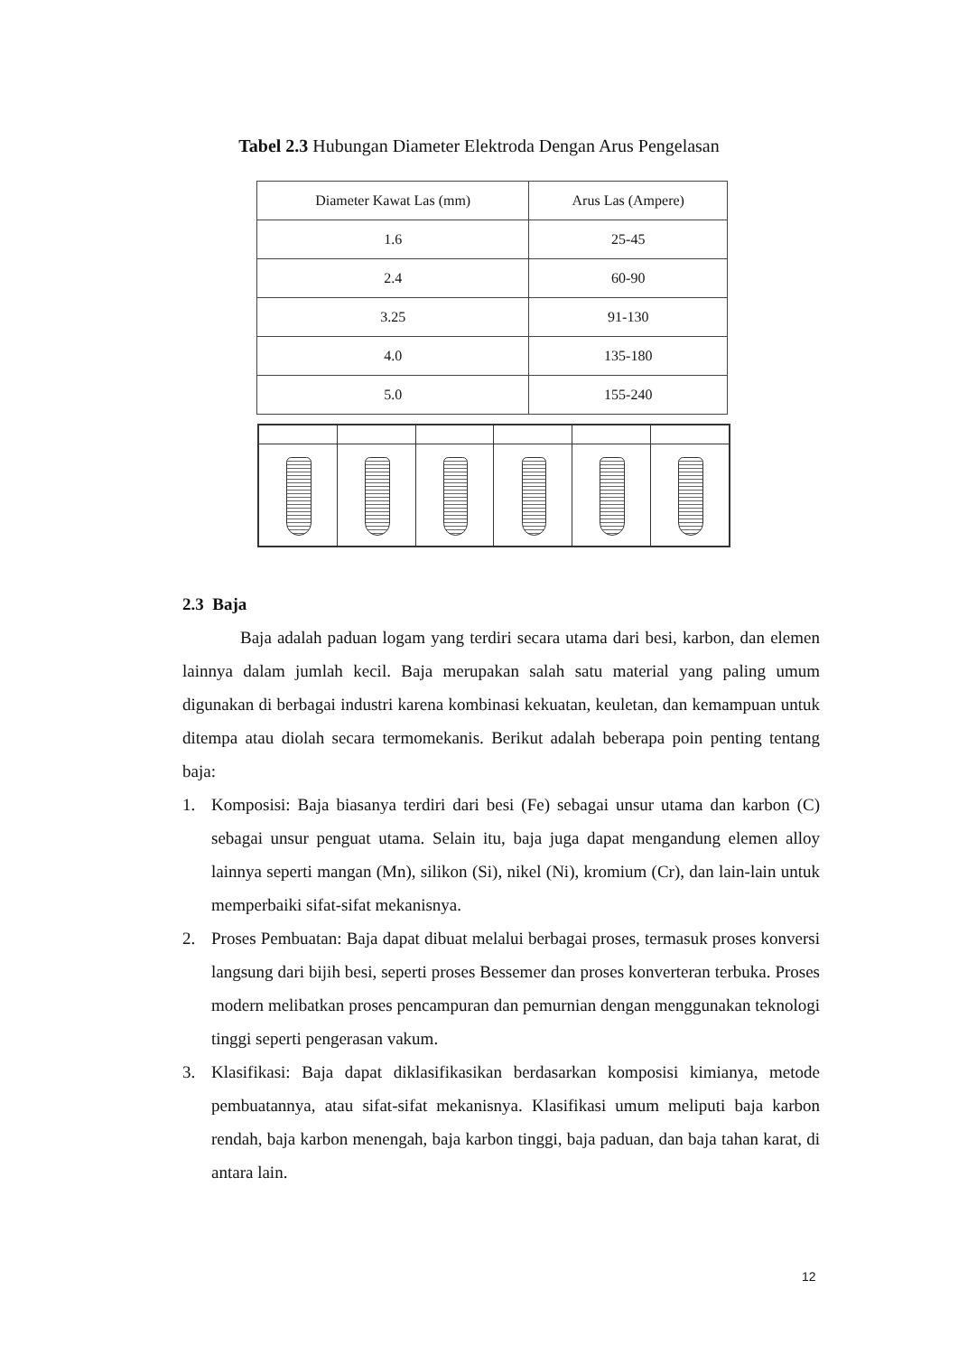Tabel 2.3 Hubungan Diameter Elektroda Dengan Arus Pengelasan
| Diameter Kawat Las (mm) | Arus Las (Ampere) |
| --- | --- |
| 1.6 | 25-45 |
| 2.4 | 60-90 |
| 3.25 | 91-130 |
| 4.0 | 135-180 |
| 5.0 | 155-240 |
2.3 Baja
Baja adalah paduan logam yang terdiri secara utama dari besi, karbon, dan elemen lainnya dalam jumlah kecil. Baja merupakan salah satu material yang paling umum digunakan di berbagai industri karena kombinasi kekuatan, keuletan, dan kemampuan untuk ditempa atau diolah secara termomekanis. Berikut adalah beberapa poin penting tentang baja:
1. Komposisi: Baja biasanya terdiri dari besi (Fe) sebagai unsur utama dan karbon (C) sebagai unsur penguat utama. Selain itu, baja juga dapat mengandung elemen alloy lainnya seperti mangan (Mn), silikon (Si), nikel (Ni), kromium (Cr), dan lain-lain untuk memperbaiki sifat-sifat mekanisnya.
2. Proses Pembuatan: Baja dapat dibuat melalui berbagai proses, termasuk proses konversi langsung dari bijih besi, seperti proses Bessemer dan proses konverteran terbuka. Proses modern melibatkan proses pencampuran dan pemurnian dengan menggunakan teknologi tinggi seperti pengerasan vakum.
3. Klasifikasi: Baja dapat diklasifikasikan berdasarkan komposisi kimianya, metode pembuatannya, atau sifat-sifat mekanisnya. Klasifikasi umum meliputi baja karbon rendah, baja karbon menengah, baja karbon tinggi, baja paduan, dan baja tahan karat, di antara lain.
12